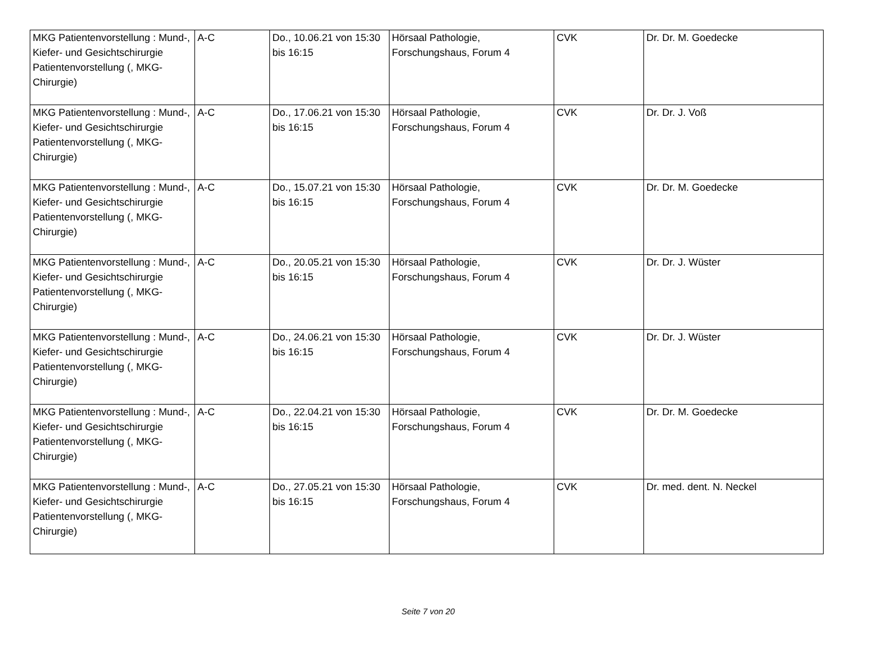| MKG Patientenvorstellung : Mund-, Kiefer- und Gesichtschirurgie Patientenvorstellung (, MKG-Chirurgie) | A-C | Do., 10.06.21 von 15:30 bis 16:15 | Hörsaal Pathologie, Forschungshaus, Forum 4 | CVK | Dr. Dr. M. Goedecke |
| MKG Patientenvorstellung : Mund-, Kiefer- und Gesichtschirurgie Patientenvorstellung (, MKG-Chirurgie) | A-C | Do., 17.06.21 von 15:30 bis 16:15 | Hörsaal Pathologie, Forschungshaus, Forum 4 | CVK | Dr. Dr. J. Voß |
| MKG Patientenvorstellung : Mund-, Kiefer- und Gesichtschirurgie Patientenvorstellung (, MKG-Chirurgie) | A-C | Do., 15.07.21 von 15:30 bis 16:15 | Hörsaal Pathologie, Forschungshaus, Forum 4 | CVK | Dr. Dr. M. Goedecke |
| MKG Patientenvorstellung : Mund-, Kiefer- und Gesichtschirurgie Patientenvorstellung (, MKG-Chirurgie) | A-C | Do., 20.05.21 von 15:30 bis 16:15 | Hörsaal Pathologie, Forschungshaus, Forum 4 | CVK | Dr. Dr. J. Wüster |
| MKG Patientenvorstellung : Mund-, Kiefer- und Gesichtschirurgie Patientenvorstellung (, MKG-Chirurgie) | A-C | Do., 24.06.21 von 15:30 bis 16:15 | Hörsaal Pathologie, Forschungshaus, Forum 4 | CVK | Dr. Dr. J. Wüster |
| MKG Patientenvorstellung : Mund-, Kiefer- und Gesichtschirurgie Patientenvorstellung (, MKG-Chirurgie) | A-C | Do., 22.04.21 von 15:30 bis 16:15 | Hörsaal Pathologie, Forschungshaus, Forum 4 | CVK | Dr. Dr. M. Goedecke |
| MKG Patientenvorstellung : Mund-, Kiefer- und Gesichtschirurgie Patientenvorstellung (, MKG-Chirurgie) | A-C | Do., 27.05.21 von 15:30 bis 16:15 | Hörsaal Pathologie, Forschungshaus, Forum 4 | CVK | Dr. med. dent. N. Neckel |
Seite 7 von 20